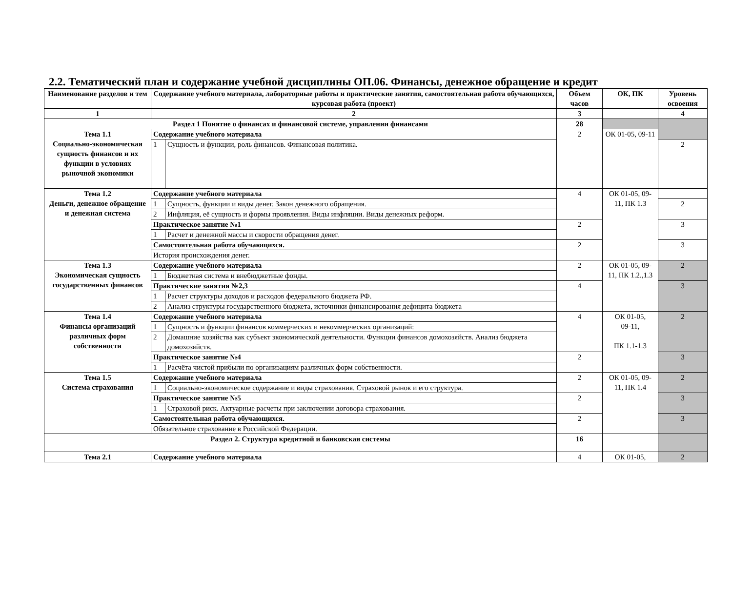2.2. Тематический план и содержание учебной дисциплины ОП.06. Финансы, денежное обращение и кредит
| Наименование разделов и тем | Содержание учебного материала, лабораторные работы и практические занятия, самостоятельная работа обучающихся, курсовая работа (проект) | | Объем часов | ОК, ПК | Уровень освоения |
| --- | --- | --- | --- | --- | --- |
| 1 | 2 | | 3 | | 4 |
| Раздел 1 Понятие о финансах и финансовой системе, управлении финансами | | | 28 | | |
| Тема 1.1 Социально-экономическая сущность финансов и их функции в условиях рыночной экономики | Содержание учебного материала | | 2 | ОК 01-05, 09-11 | |
| | 1 | Сущность и функции, роль финансов. Финансовая политика. | | | 2 |
| Тема 1.2 Деньги, денежное обращение и денежная система | Содержание учебного материала | | 4 | ОК 01-05, 09-11, ПК 1.3 | |
| | 1 | Сущность, функции и виды денег. Закон денежного обращения. | | | 2 |
| | 2 | Инфляция, её сущность и формы проявления. Виды инфляции. Виды денежных реформ. | | | |
| | Практическое занятие №1 | | 2 | | 3 |
| | 1 | Расчет и денежной массы и скорости обращения денег. | | | |
| | Самостоятельная работа обучающихся. | | 2 | | 3 |
| | История происхождения денег. | | | | |
| Тема 1.3 Экономическая сущность государственных финансов | Содержание учебного материала | | 2 | ОК 01-05, 09-11, ПК 1.2.,1.3 | 2 |
| | 1 | Бюджетная система и внебюджетные фонды. | | | |
| | Практические занятия №2,3 | | 4 | | 3 |
| | 1 | Расчет структуры доходов и расходов федерального бюджета РФ. | | | |
| | 2 | Анализ структуры государственного бюджета, источники финансирования дефицита бюджета | | | |
| Тема 1.4 Финансы организаций различных форм собственности | Содержание учебного материала | | 4 | ОК 01-05, 09-11, ПК 1.1-1.3 | 2 |
| | 1 | Сущность и функции финансов коммерческих и некоммерческих организаций: | | | |
| | 2 | Домашние хозяйства как субъект экономической деятельности. Функции финансов домохозяйств. Анализ бюджета домохозяйств. | | | |
| | Практическое занятие №4 | | 2 | | 3 |
| | 1 | Расчёта чистой прибыли по организациям различных форм собственности. | | | |
| Тема 1.5 Система страхования | Содержание учебного материала | | 2 | ОК 01-05, 09-11, ПК 1.4 | 2 |
| | 1 | Социально-экономическое содержание и виды страхования. Страховой рынок и его структура. | | | |
| | Практическое занятие №5 | | 2 | | 3 |
| | 1 | Страховой риск. Актуарные расчеты при заключении договора страхования. | | | |
| | Самостоятельная работа обучающихся. | | 2 | | 3 |
| | Обязательное страхование в Российской Федерации. | | | | |
| Раздел 2. Структура кредитной и банковская системы | | | 16 | | |
| Тема 2.1 | Содержание учебного материала | | 4 | ОК 01-05, | 2 |